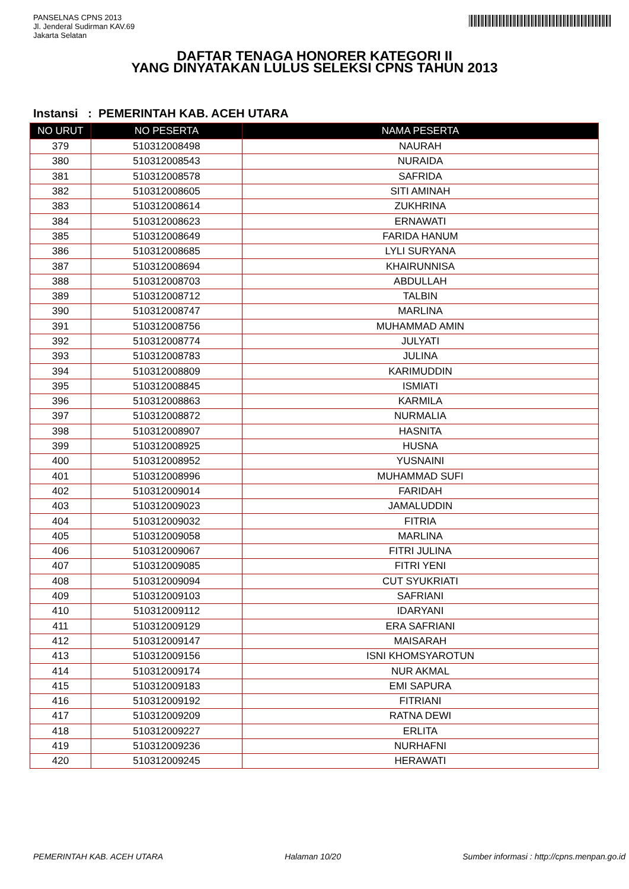PANSELNAS CPNS 2013
Jl. Jenderal Sudirman KAV.69
Jakarta Selatan
DAFTAR TENAGA HONORER KATEGORI II
YANG DINYATAKAN LULUS SELEKSI CPNS TAHUN 2013
Instansi : PEMERINTAH KAB. ACEH UTARA
| NO URUT | NO PESERTA | NAMA PESERTA |
| --- | --- | --- |
| 379 | 510312008498 | NAURAH |
| 380 | 510312008543 | NURAIDA |
| 381 | 510312008578 | SAFRIDA |
| 382 | 510312008605 | SITI AMINAH |
| 383 | 510312008614 | ZUKHRINA |
| 384 | 510312008623 | ERNAWATI |
| 385 | 510312008649 | FARIDA HANUM |
| 386 | 510312008685 | LYLI SURYANA |
| 387 | 510312008694 | KHAIRUNNISA |
| 388 | 510312008703 | ABDULLAH |
| 389 | 510312008712 | TALBIN |
| 390 | 510312008747 | MARLINA |
| 391 | 510312008756 | MUHAMMAD AMIN |
| 392 | 510312008774 | JULYATI |
| 393 | 510312008783 | JULINA |
| 394 | 510312008809 | KARIMUDDIN |
| 395 | 510312008845 | ISMIATI |
| 396 | 510312008863 | KARMILA |
| 397 | 510312008872 | NURMALIA |
| 398 | 510312008907 | HASNITA |
| 399 | 510312008925 | HUSNA |
| 400 | 510312008952 | YUSNAINI |
| 401 | 510312008996 | MUHAMMAD SUFI |
| 402 | 510312009014 | FARIDAH |
| 403 | 510312009023 | JAMALUDDIN |
| 404 | 510312009032 | FITRIA |
| 405 | 510312009058 | MARLINA |
| 406 | 510312009067 | FITRI JULINA |
| 407 | 510312009085 | FITRI YENI |
| 408 | 510312009094 | CUT SYUKRIATI |
| 409 | 510312009103 | SAFRIANI |
| 410 | 510312009112 | IDARYANI |
| 411 | 510312009129 | ERA SAFRIANI |
| 412 | 510312009147 | MAISARAH |
| 413 | 510312009156 | ISNI KHOMSYAROTUN |
| 414 | 510312009174 | NUR AKMAL |
| 415 | 510312009183 | EMI SAPURA |
| 416 | 510312009192 | FITRIANI |
| 417 | 510312009209 | RATNA DEWI |
| 418 | 510312009227 | ERLITA |
| 419 | 510312009236 | NURHAFNI |
| 420 | 510312009245 | HERAWATI |
PEMERINTAH KAB. ACEH UTARA Halaman 10/20 Sumber informasi : http://cpns.menpan.go.id